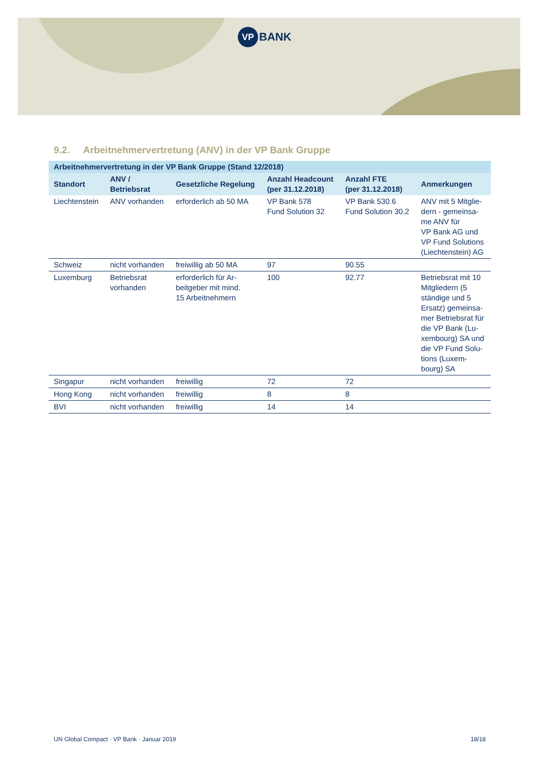VP BANK
9.2. Arbeitnehmervertretung (ANV) in der VP Bank Gruppe
| Arbeitnehmervertretung in der VP Bank Gruppe (Stand 12/2018) | | | | | |
| --- | --- | --- | --- | --- | --- |
| Standort | ANV / Betriebsrat | Gesetzliche Regelung | Anzahl Headcount (per 31.12.2018) | Anzahl FTE (per 31.12.2018) | Anmerkungen |
| Liechtenstein | ANV vorhanden | erforderlich ab 50 MA | VP Bank 578 Fund Solution 32 | VP Bank 530.6 Fund Solution 30.2 | ANV mit 5 Mitglie- dern - gemeinsa- me ANV für VP Bank AG und VP Fund Solutions (Liechtenstein) AG |
| Schweiz | nicht vorhanden | freiwillig ab 50 MA | 97 | 90.55 | |
| Luxemburg | Betriebsrat vorhanden | erforderlich für Ar- beitgeber mit mind. 15 Arbeitnehmern | 100 | 92.77 | Betriebsrat mit 10 Mitgliedern (5 ständige und 5 Ersatz) gemeinsa- mer Betriebsrat für die VP Bank (Lu- xembourg) SA und die VP Fund Solu- tions (Luxem- bourg) SA |
| Singapur | nicht vorhanden | freiwillig | 72 | 72 | |
| Hong Kong | nicht vorhanden | freiwillig | 8 | 8 | |
| BVI | nicht vorhanden | freiwillig | 14 | 14 | |
UN Global Compact · VP Bank · Januar 2019 18/18